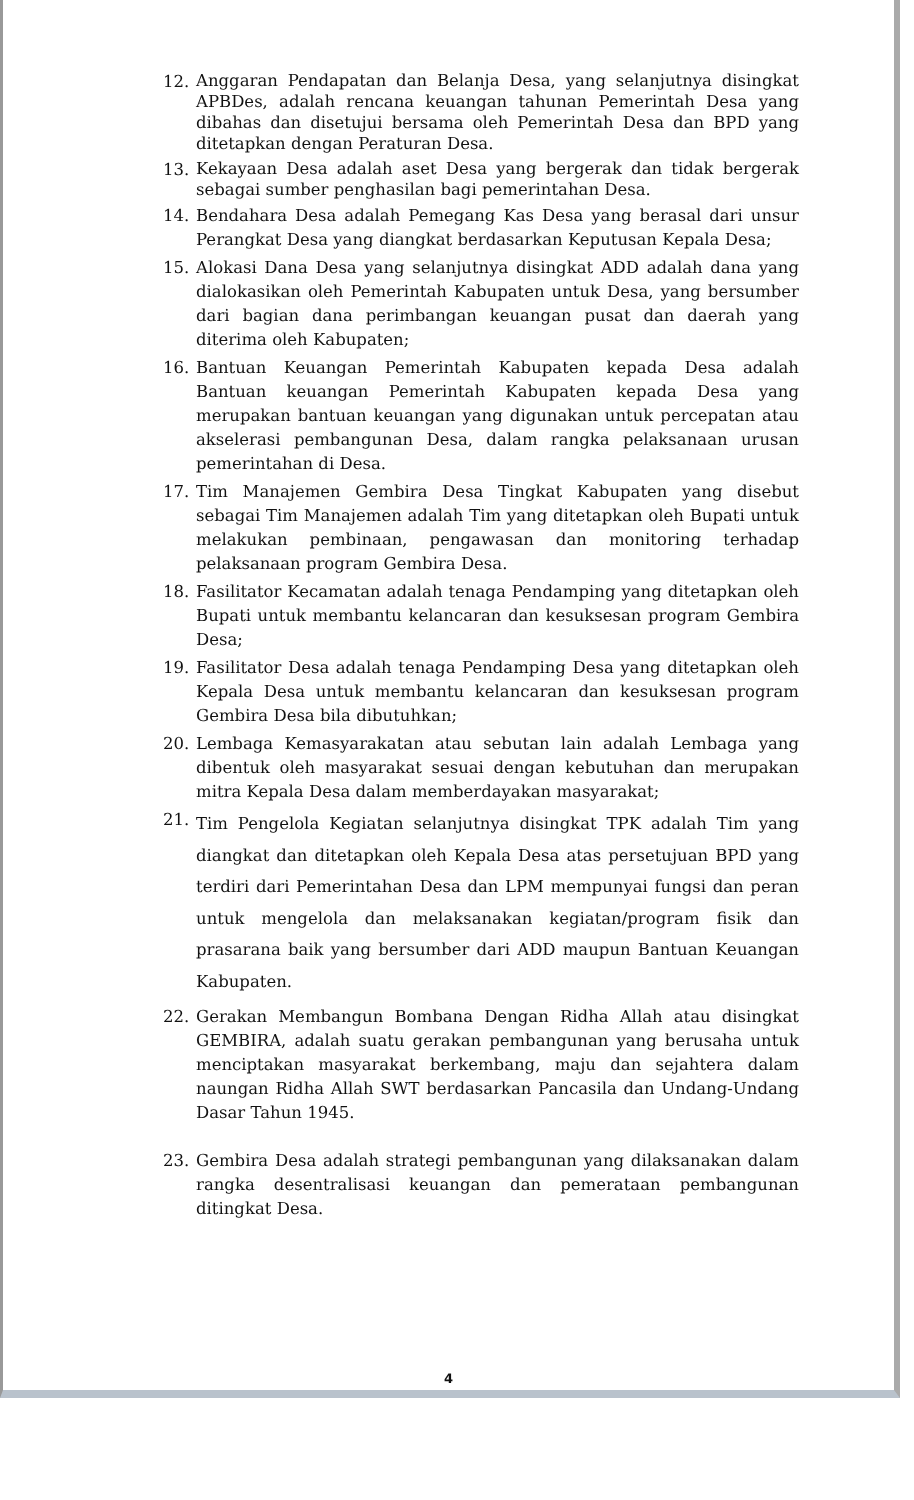12.
Anggaran Pendapatan dan Belanja Desa, yang selanjutnya disingkat APBDes, adalah rencana keuangan tahunan Pemerintah Desa yang dibahas dan disetujui bersama oleh Pemerintah Desa dan BPD yang ditetapkan dengan Peraturan Desa.
13.
Kekayaan Desa adalah aset Desa yang bergerak dan tidak bergerak sebagai sumber penghasilan bagi pemerintahan Desa.
14. Bendahara Desa adalah Pemegang Kas Desa yang berasal dari unsur Perangkat Desa yang diangkat berdasarkan Keputusan Kepala Desa;
15. Alokasi Dana Desa yang selanjutnya disingkat ADD adalah dana yang dialokasikan oleh Pemerintah Kabupaten untuk Desa, yang bersumber dari bagian dana perimbangan keuangan pusat dan daerah yang diterima oleh Kabupaten;
16. Bantuan Keuangan Pemerintah Kabupaten kepada Desa adalah Bantuan keuangan Pemerintah Kabupaten kepada Desa yang merupakan bantuan keuangan yang digunakan untuk percepatan atau akselerasi pembangunan Desa, dalam rangka pelaksanaan urusan pemerintahan di Desa.
17. Tim Manajemen Gembira Desa Tingkat Kabupaten yang disebut sebagai Tim Manajemen adalah Tim yang ditetapkan oleh Bupati untuk melakukan pembinaan, pengawasan dan monitoring terhadap pelaksanaan program Gembira Desa.
18. Fasilitator Kecamatan adalah tenaga Pendamping yang ditetapkan oleh Bupati untuk membantu kelancaran dan kesuksesan program Gembira Desa;
19. Fasilitator Desa adalah tenaga Pendamping Desa yang ditetapkan oleh Kepala Desa untuk membantu kelancaran dan kesuksesan program Gembira Desa bila dibutuhkan;
20. Lembaga Kemasyarakatan atau sebutan lain adalah Lembaga yang dibentuk oleh masyarakat sesuai dengan kebutuhan dan merupakan mitra Kepala Desa dalam memberdayakan masyarakat;
21.
Tim Pengelola Kegiatan selanjutnya disingkat TPK adalah Tim yang diangkat dan ditetapkan oleh Kepala Desa atas persetujuan BPD yang terdiri dari Pemerintahan Desa dan LPM mempunyai fungsi dan peran untuk mengelola dan melaksanakan kegiatan/program fisik dan prasarana baik yang bersumber dari ADD maupun Bantuan Keuangan Kabupaten.
22. Gerakan Membangun Bombana Dengan Ridha Allah atau disingkat GEMBIRA, adalah suatu gerakan pembangunan yang berusaha untuk menciptakan masyarakat berkembang, maju dan sejahtera dalam naungan Ridha Allah SWT berdasarkan Pancasila dan Undang-Undang Dasar Tahun 1945.
23. Gembira Desa adalah strategi pembangunan yang dilaksanakan dalam rangka desentralisasi keuangan dan pemerataan pembangunan ditingkat Desa.
4